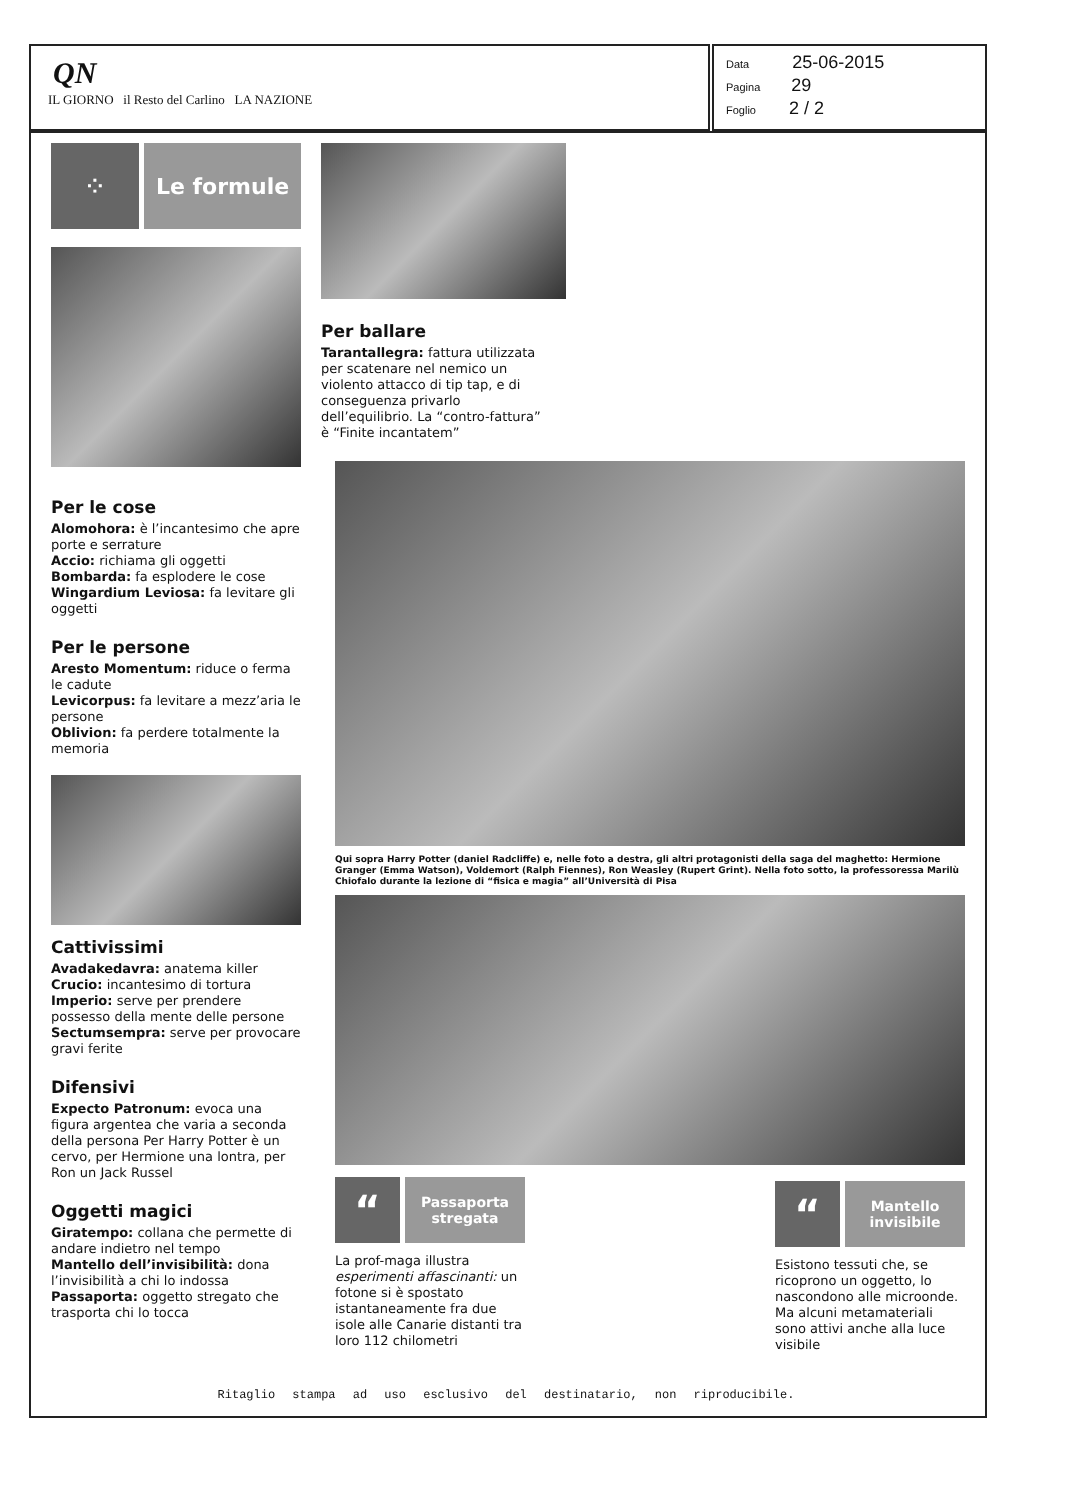QN
IL GIORNO il Resto del Carlino LA NAZIONE
Data 25-06-2015
Pagina 29
Foglio 2 / 2
⁘ Le formule
Per le cose
Alomohora: è l’incantesimo che apre porte e serrature
Accio: richiama gli oggetti
Bombarda: fa esplodere le cose
Wingardium Leviosa: fa levitare gli oggetti
Per le persone
Aresto Momentum: riduce o ferma le cadute
Levicorpus: fa levitare a mezz’aria le persone
Oblivion: fa perdere totalmente la memoria
Cattivissimi
Avadakedavra: anatema killer
Crucio: incantesimo di tortura
Imperio: serve per prendere possesso della mente delle persone
Sectumsempra: serve per provocare gravi ferite
Difensivi
Expecto Patronum: evoca una figura argentea che varia a seconda della persona Per Harry Potter è un cervo, per Hermione una lontra, per Ron un Jack Russel
Oggetti magici
Giratempo: collana che permette di andare indietro nel tempo
Mantello dell’invisibilità: dona l’invisibilità a chi lo indossa
Passaporta: oggetto stregato che trasporta chi lo tocca
Per ballare
Tarantallegra: fattura utilizzata per scatenare nel nemico un violento attacco di tip tap, e di conseguenza privarlo dell’equilibrio. La “contro-fattura” è “Finite incantatem”
Qui sopra Harry Potter (daniel Radcliffe) e, nelle foto a destra, gli altri protagonisti della saga del maghetto: Hermione Granger (Emma Watson), Voldemort (Ralph Fiennes), Ron Weasley (Rupert Grint). Nella foto sotto, la professoressa Marilù Chiofalo durante la lezione di “fisica e magia” all’Università di Pisa
“
Passaporta stregata
La prof-maga illustra esperimenti affascinanti: un fotone si è spostato istantaneamente fra due isole alle Canarie distanti tra loro 112 chilometri
“
Mantello invisibile
Esistono tessuti che, se ricoprono un oggetto, lo nascondono alle microonde. Ma alcuni metamateriali sono attivi anche alla luce visibile
Ritaglio stampa ad uso esclusivo del destinatario, non riproducibile.